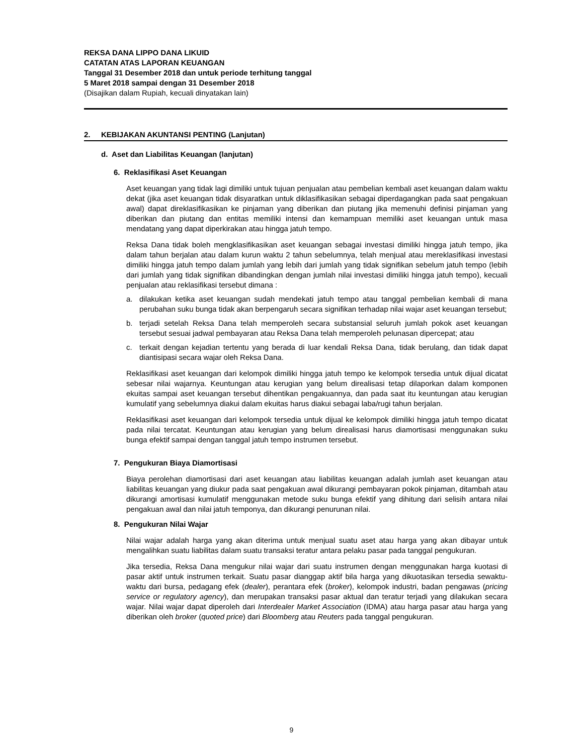REKSA DANA LIPPO DANA LIKUID
CATATAN ATAS LAPORAN KEUANGAN
Tanggal 31 Desember 2018 dan untuk periode terhitung tanggal
5 Maret 2018 sampai dengan 31 Desember 2018
(Disajikan dalam Rupiah, kecuali dinyatakan lain)
2. KEBIJAKAN AKUNTANSI PENTING (Lanjutan)
d. Aset dan Liabilitas Keuangan (lanjutan)
6. Reklasifikasi Aset Keuangan
Aset keuangan yang tidak lagi dimiliki untuk tujuan penjualan atau pembelian kembali aset keuangan dalam waktu dekat (jika aset keuangan tidak disyaratkan untuk diklasifikasikan sebagai diperdagangkan pada saat pengakuan awal) dapat direklasifikasikan ke pinjaman yang diberikan dan piutang jika memenuhi definisi pinjaman yang diberikan dan piutang dan entitas memiliki intensi dan kemampuan memiliki aset keuangan untuk masa mendatang yang dapat diperkirakan atau hingga jatuh tempo.
Reksa Dana tidak boleh mengklasifikasikan aset keuangan sebagai investasi dimiliki hingga jatuh tempo, jika dalam tahun berjalan atau dalam kurun waktu 2 tahun sebelumnya, telah menjual atau mereklasifikasi investasi dimiliki hingga jatuh tempo dalam jumlah yang lebih dari jumlah yang tidak signifikan sebelum jatuh tempo (lebih dari jumlah yang tidak signifikan dibandingkan dengan jumlah nilai investasi dimiliki hingga jatuh tempo), kecuali penjualan atau reklasifikasi tersebut dimana :
a. dilakukan ketika aset keuangan sudah mendekati jatuh tempo atau tanggal pembelian kembali di mana perubahan suku bunga tidak akan berpengaruh secara signifikan terhadap nilai wajar aset keuangan tersebut;
b. terjadi setelah Reksa Dana telah memperoleh secara substansial seluruh jumlah pokok aset keuangan tersebut sesuai jadwal pembayaran atau Reksa Dana telah memperoleh pelunasan dipercepat; atau
c. terkait dengan kejadian tertentu yang berada di luar kendali Reksa Dana, tidak berulang, dan tidak dapat diantisipasi secara wajar oleh Reksa Dana.
Reklasifikasi aset keuangan dari kelompok dimiliki hingga jatuh tempo ke kelompok tersedia untuk dijual dicatat sebesar nilai wajarnya. Keuntungan atau kerugian yang belum direalisasi tetap dilaporkan dalam komponen ekuitas sampai aset keuangan tersebut dihentikan pengakuannya, dan pada saat itu keuntungan atau kerugian kumulatif yang sebelumnya diakui dalam ekuitas harus diakui sebagai laba/rugi tahun berjalan.
Reklasifikasi aset keuangan dari kelompok tersedia untuk dijual ke kelompok dimiliki hingga jatuh tempo dicatat pada nilai tercatat. Keuntungan atau kerugian yang belum direalisasi harus diamortisasi menggunakan suku bunga efektif sampai dengan tanggal jatuh tempo instrumen tersebut.
7. Pengukuran Biaya Diamortisasi
Biaya perolehan diamortisasi dari aset keuangan atau liabilitas keuangan adalah jumlah aset keuangan atau liabilitas keuangan yang diukur pada saat pengakuan awal dikurangi pembayaran pokok pinjaman, ditambah atau dikurangi amortisasi kumulatif menggunakan metode suku bunga efektif yang dihitung dari selisih antara nilai pengakuan awal dan nilai jatuh temponya, dan dikurangi penurunan nilai.
8. Pengukuran Nilai Wajar
Nilai wajar adalah harga yang akan diterima untuk menjual suatu aset atau harga yang akan dibayar untuk mengalihkan suatu liabilitas dalam suatu transaksi teratur antara pelaku pasar pada tanggal pengukuran.
Jika tersedia, Reksa Dana mengukur nilai wajar dari suatu instrumen dengan menggunakan harga kuotasi di pasar aktif untuk instrumen terkait. Suatu pasar dianggap aktif bila harga yang dikuotasikan tersedia sewaktu-waktu dari bursa, pedagang efek (dealer), perantara efek (broker), kelompok industri, badan pengawas (pricing service or regulatory agency), dan merupakan transaksi pasar aktual dan teratur terjadi yang dilakukan secara wajar. Nilai wajar dapat diperoleh dari Interdealer Market Association (IDMA) atau harga pasar atau harga yang diberikan oleh broker (quoted price) dari Bloomberg atau Reuters pada tanggal pengukuran.
9